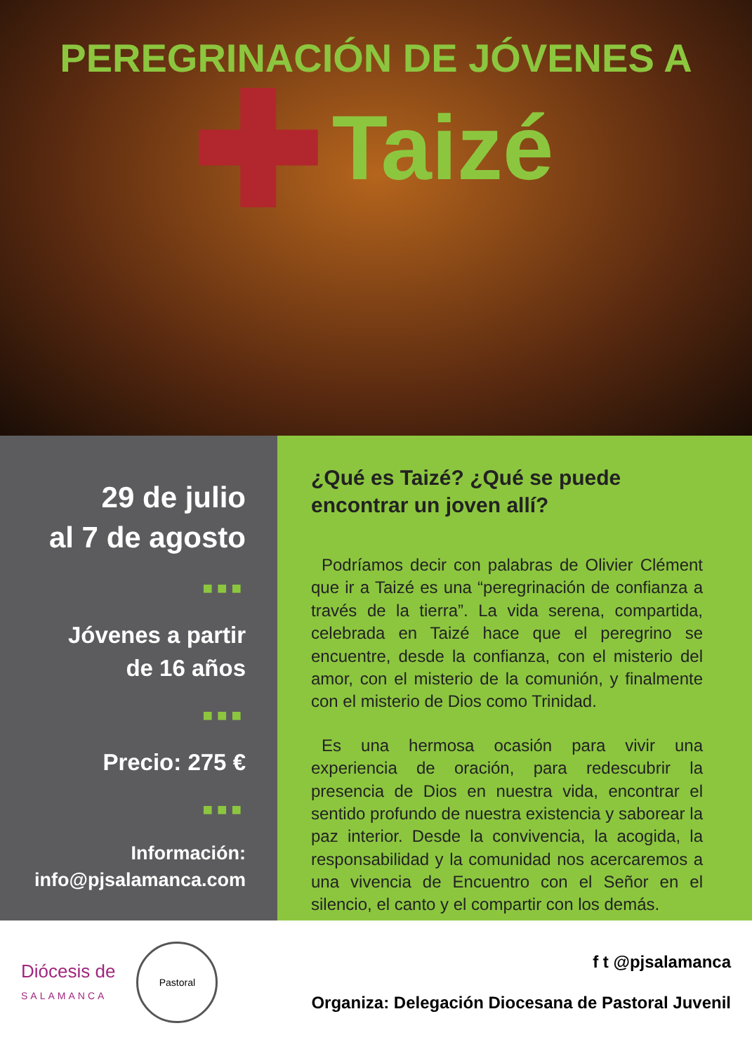PEREGRINACIÓN DE JÓVENES A
Taizé
29 de julio
al 7 de agosto
■■■
Jóvenes a partir
de 16 años
■■■
Precio: 275 €
■■■
Información:
info@pjsalamanca.com
¿Qué es Taizé? ¿Qué se puede encontrar un joven allí?
Podríamos decir con palabras de Olivier Clément que ir a Taizé es una “peregrinación de confianza a través de la tierra”. La vida serena, compartida, celebrada en Taizé hace que el peregrino se encuentre, desde la confianza, con el misterio del amor, con el misterio de la comunión, y finalmente con el misterio de Dios como Trinidad.
Es una hermosa ocasión para vivir una experiencia de oración, para redescubrir la presencia de Dios en nuestra vida, encontrar el sentido profundo de nuestra existencia y saborear la paz interior. Desde la convivencia, la acogida, la responsabilidad y la comunidad nos acercaremos a una vivencia de Encuentro con el Señor en el silencio, el canto y el compartir con los demás.
Diócesis de
SALAMANCA
Pastoral
f t @pjsalamanca
Organiza: Delegación Diocesana de Pastoral Juvenil